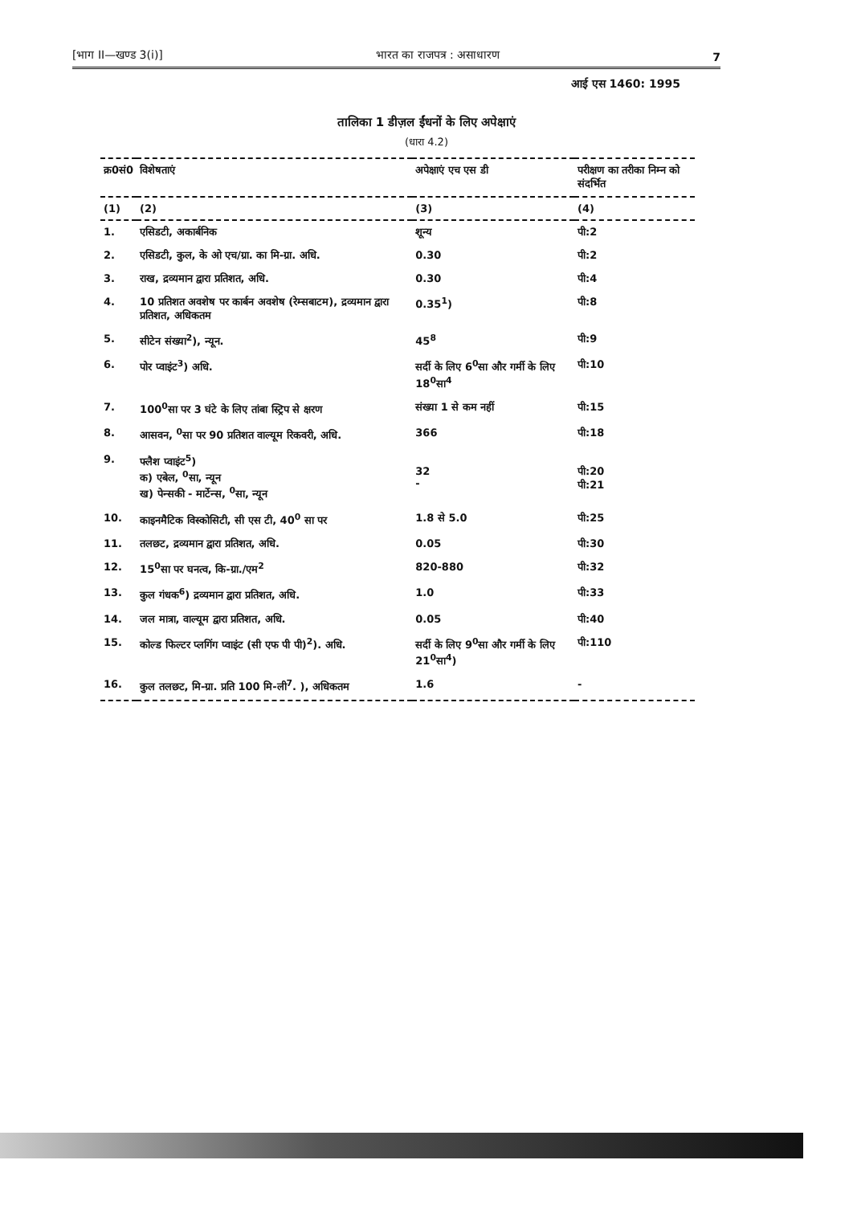[भाग II—खण्ड 3(i)] भारत का राजपत्र : असाधारण 7
आई एस 1460: 1995
तालिका 1 डीज़ल ईंधनों के लिए अपेक्षाएं
(धारा 4.2)
| क्र0सं0 | विशेषताएं | अपेक्षाएं एच एस डी | परीक्षण का तरीका निम्न को संदर्भित |
| --- | --- | --- | --- |
| (1) | (2) | (3) | (4) |
| 1. | एसिडटी, अकार्बनिक | शून्य | पी:2 |
| 2. | एसिडटी, कुल, के ओ एच/ग्रा. का मि-ग्रा. अधि. | 0.30 | पी:2 |
| 3. | राख, द्रव्यमान द्वारा प्रतिशत, अधि. | 0.30 | पी:4 |
| 4. | 10 प्रतिशत अवशेष पर कार्बन अवशेष (रेम्सबाटम), द्रव्यमान द्वारा प्रतिशत, अधिकतम | 0.35<sup>1</sup>) | पी:8 |
| 5. | सीटेन संख्या<sup>2</sup>), न्यून. | 45<sup>8</sup> | पी:9 |
| 6. | पोर प्वाइंट<sup>3</sup>) अधि. | सर्दी के लिए 6<sup>0</sup>सा और गर्मी के लिए 18<sup>0</sup>सा<sup>4</sup> | पी:10 |
| 7. | 100<sup>0</sup>सा पर 3 घंटे के लिए तांबा स्ट्रिप से क्षरण | संख्या 1 से कम नहीं | पी:15 |
| 8. | आसवन, <sup>0</sup>सा पर 90 प्रतिशत वाल्यूम रिकवरी, अधि. | 366 | पी:18 |
| 9. | फ्लैश प्वाइंट<sup>5</sup>) क) एबेल, <sup>0</sup>सा, न्यून ख) पेन्सकी - मार्टेन्स, <sup>0</sup>सा, न्यून | 32 - | पी:20 पी:21 |
| 10. | काइनमैटिक विस्कोसिटी, सी एस टी, 40<sup>0</sup> सा पर | 1.8 से 5.0 | पी:25 |
| 11. | तलछट, द्रव्यमान द्वारा प्रतिशत, अधि. | 0.05 | पी:30 |
| 12. | 15<sup>0</sup>सा पर घनत्व, कि-ग्रा./एम<sup>2</sup> | 820-880 | पी:32 |
| 13. | कुल गंधक<sup>6</sup>) द्रव्यमान द्वारा प्रतिशत, अधि. | 1.0 | पी:33 |
| 14. | जल मात्रा, वाल्यूम द्वारा प्रतिशत, अधि. | 0.05 | पी:40 |
| 15. | कोल्ड फिल्टर प्लगिंग प्वाइंट (सी एफ पी पी)<sup>2</sup>). अधि. | सर्दी के लिए 9<sup>0</sup>सा और गर्मी के लिए 21<sup>0</sup>सा<sup>4</sup>) | पी:110 |
| 16. | कुल तलछट, मि-ग्रा. प्रति 100 मि-ली<sup>7</sup>. ), अधिकतम | 1.6 | - |